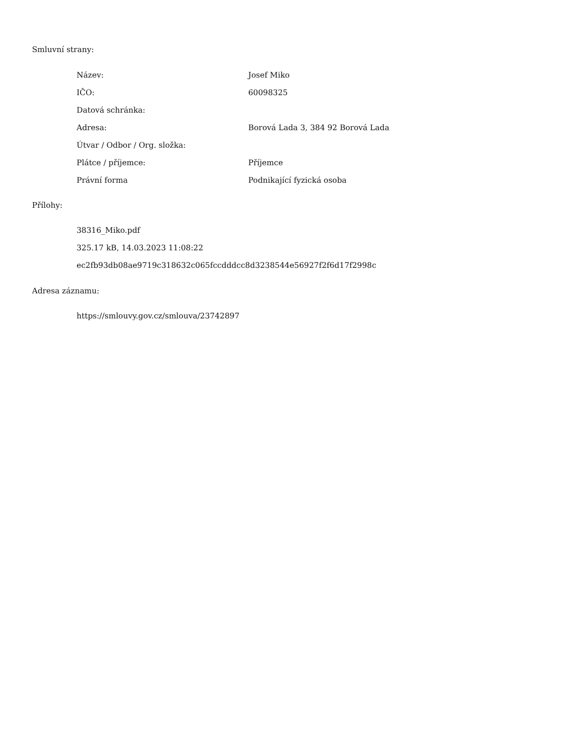Smluvní strany:
| Název: | Josef Miko |
| IČO: | 60098325 |
| Datová schránka: | |
| Adresa: | Borová Lada 3, 384 92 Borová Lada |
| Útvar / Odbor / Org. složka: | |
| Plátce / příjemce: | Příjemce |
| Právní forma | Podnikající fyzická osoba |
Přílohy:
38316_Miko.pdf
325.17 kB, 14.03.2023 11:08:22
ec2fb93db08ae9719c318632c065fccdddcc8d3238544e56927f2f6d17f2998c
Adresa záznamu:
https://smlouvy.gov.cz/smlouva/23742897